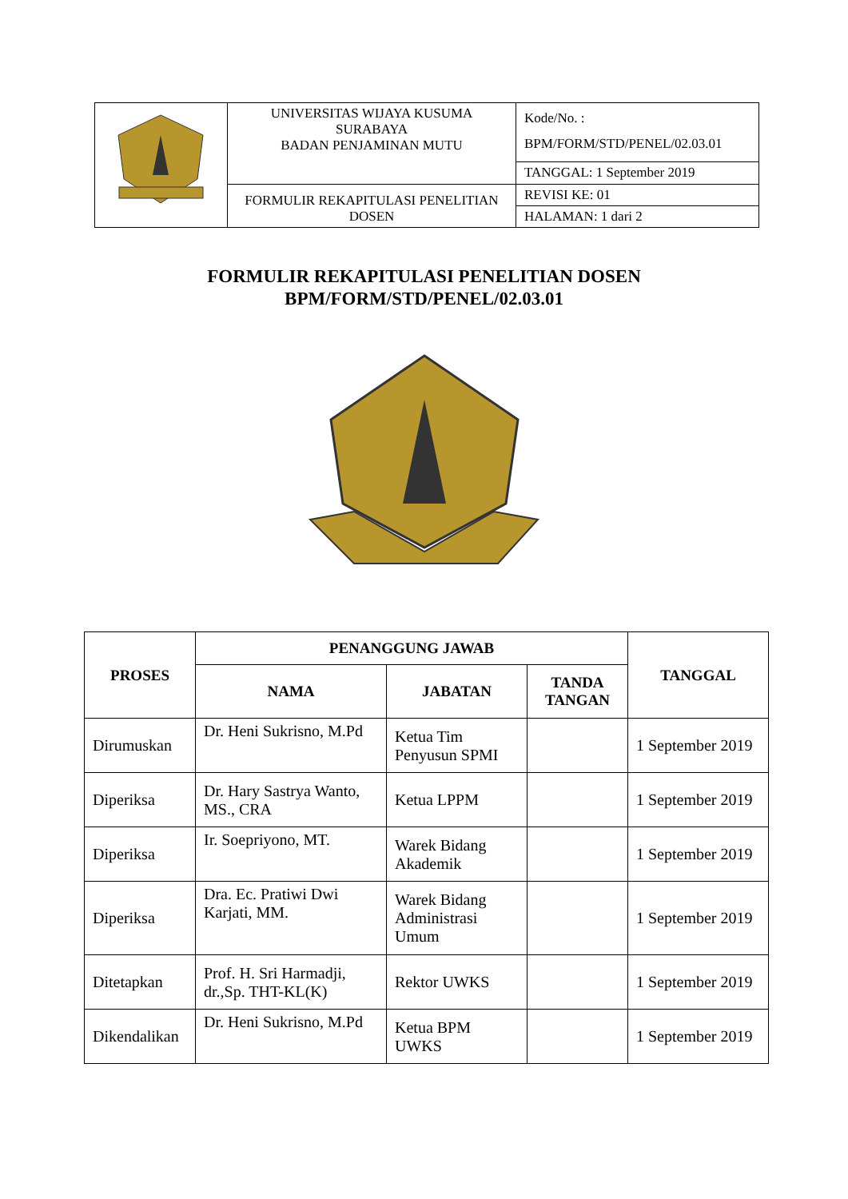| | UNIVERSITAS WIJAYA KUSUMA SURABAYA BADAN PENJAMINAN MUTU | Kode/No. : BPM/FORM/STD/PENEL/02.03.01 |
| | | TANGGAL: 1 September 2019 |
| | FORMULIR REKAPITULASI PENELITIAN DOSEN | REVISI KE: 01 |
| | | HALAMAN: 1 dari 2 |
FORMULIR REKAPITULASI PENELITIAN DOSEN
BPM/FORM/STD/PENEL/02.03.01
| PROSES | PENANGGUNG JAWAB | | | TANGGAL |
| --- | --- | --- | --- | --- |
| | NAMA | JABATAN | TANDA TANGAN | |
| Dirumuskan | Dr. Heni Sukrisno, M.Pd | Ketua Tim Penyusun SPMI | | 1 September 2019 |
| Diperiksa | Dr. Hary Sastrya Wanto, MS., CRA | Ketua LPPM | | 1 September 2019 |
| Diperiksa | Ir. Soepriyono, MT. | Warek Bidang Akademik | | 1 September 2019 |
| Diperiksa | Dra. Ec. Pratiwi Dwi Karjati, MM. | Warek Bidang Administrasi Umum | | 1 September 2019 |
| Ditetapkan | Prof. H. Sri Harmadji, dr.,Sp. THT-KL(K) | Rektor UWKS | | 1 September 2019 |
| Dikendalikan | Dr. Heni Sukrisno, M.Pd | Ketua BPM UWKS | | 1 September 2019 |